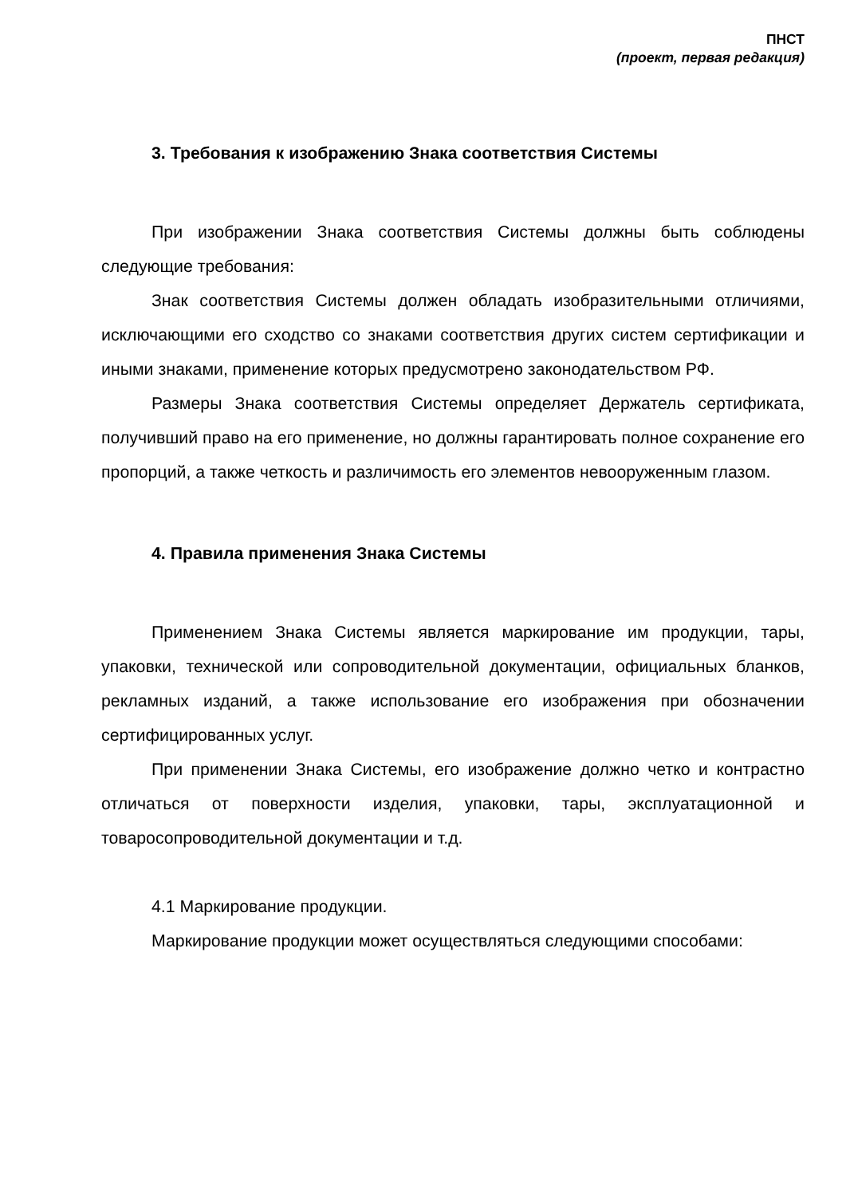ПНСТ
(проект, первая редакция)
3. Требования к изображению Знака соответствия Системы
При изображении Знака соответствия Системы должны быть соблюдены следующие требования:
Знак соответствия Системы должен обладать изобразительными отличиями, исключающими его сходство со знаками соответствия других систем сертификации и иными знаками, применение которых предусмотрено законодательством РФ.
Размеры Знака соответствия Системы определяет Держатель сертификата, получивший право на его применение, но должны гарантировать полное сохранение его пропорций, а также четкость и различимость его элементов невооруженным глазом.
4. Правила применения Знака Системы
Применением Знака Системы является маркирование им продукции, тары, упаковки, технической или сопроводительной документации, официальных бланков, рекламных изданий, а также использование его изображения при обозначении сертифицированных услуг.
При применении Знака Системы, его изображение должно четко и контрастно отличаться от поверхности изделия, упаковки, тары, эксплуатационной и товаросопроводительной документации и т.д.
4.1 Маркирование продукции.
Маркирование продукции может осуществляться следующими способами: